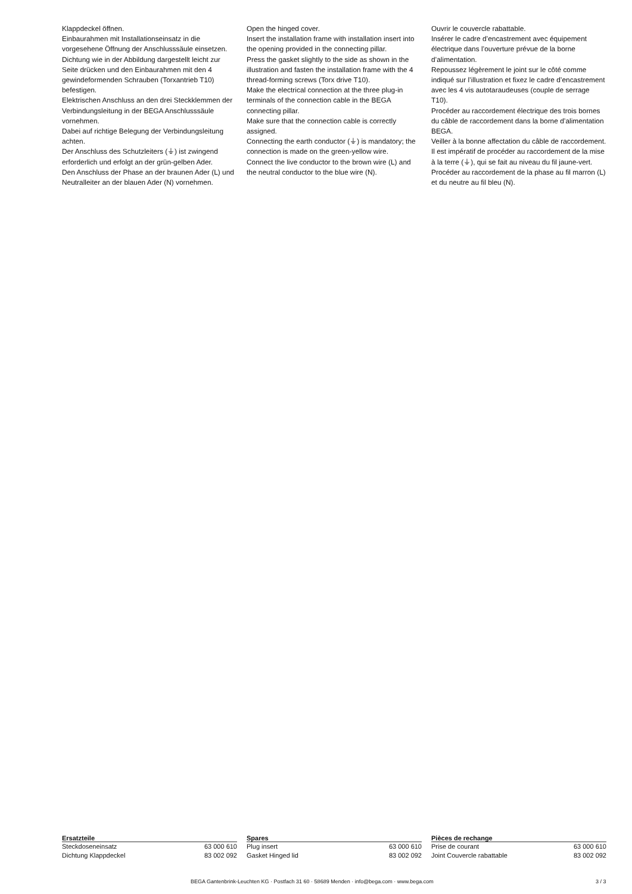Klappdeckel öffnen.
Einbaurahmen mit Installationseinsatz in die vorgesehene Öffnung der Anschlusssäule einsetzen.
Dichtung wie in der Abbildung dargestellt leicht zur Seite drücken und den Einbaurahmen mit den 4 gewindeformenden Schrauben (Torxantrieb T10) befestigen.
Elektrischen Anschluss an den drei Steckklemmen der Verbindungsleitung in der BEGA Anschlusssäule vornehmen.
Dabei auf richtige Belegung der Verbindungsleitung achten.
Der Anschluss des Schutzleiters (⏚) ist zwingend erforderlich und erfolgt an der grün-gelben Ader.
Den Anschluss der Phase an der braunen Ader (L) und Neutralleiter an der blauen Ader (N) vornehmen.
Open the hinged cover.
Insert the installation frame with installation insert into the opening provided in the connecting pillar.
Press the gasket slightly to the side as shown in the illustration and fasten the installation frame with the 4 thread-forming screws (Torx drive T10).
Make the electrical connection at the three plug-in terminals of the connection cable in the BEGA connecting pillar.
Make sure that the connection cable is correctly assigned.
Connecting the earth conductor (⏚) is mandatory; the connection is made on the green-yellow wire.
Connect the live conductor to the brown wire (L) and the neutral conductor to the blue wire (N).
Ouvrir le couvercle rabattable.
Insérer le cadre d’encastrement avec équipement électrique dans l’ouverture prévue de la borne d’alimentation.
Repoussez légèrement le joint sur le côté comme indiqué sur l’illustration et fixez le cadre d’encastrement avec les 4 vis autotaraudeuses (couple de serrage T10).
Procéder au raccordement électrique des trois bornes du câble de raccordement dans la borne d’alimentation BEGA.
Veiller à la bonne affectation du câble de raccordement.
Il est impératif de procéder au raccordement de la mise à la terre (⏚), qui se fait au niveau du fil jaune-vert.
Procéder au raccordement de la phase au fil marron (L) et du neutre au fil bleu (N).
| Ersatzteile | |
| --- | --- |
| Steckdoseneinsatz | 63 000 610 |
| Dichtung Klappdeckel | 83 002 092 |
| Spares | |
| --- | --- |
| Plug insert | 63 000 610 |
| Gasket Hinged lid | 83 002 092 |
| Pièces de rechange | |
| --- | --- |
| Prise de courant | 63 000 610 |
| Joint Couvercle rabattable | 83 002 092 |
BEGA Gantenbrink-Leuchten KG · Postfach 31 60 · 58689 Menden · info@bega.com · www.bega.com 3 / 3